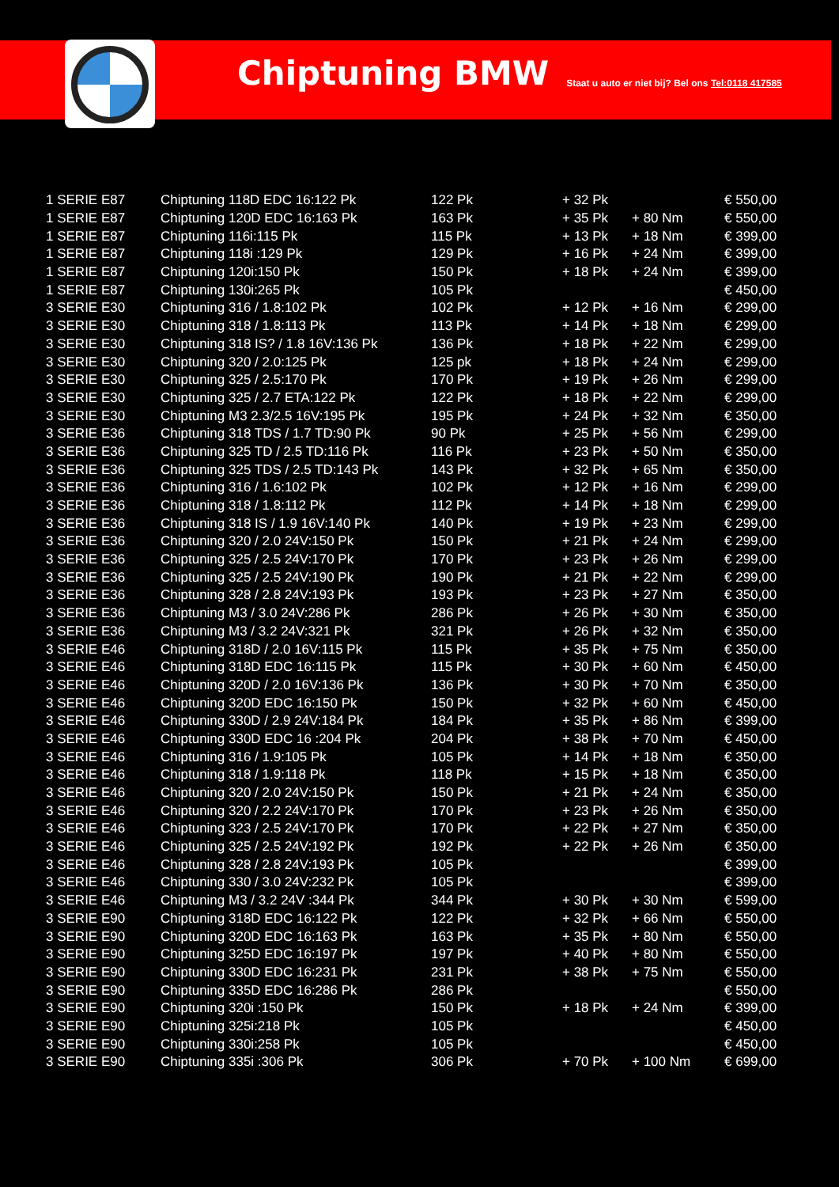Chiptuning BMW
Staat u auto er niet bij? Bel ons Tel:0118 417585
| 1 SERIE E87 | Chiptuning 118D EDC 16:122 Pk | 122 Pk | + 32 Pk | | € 550,00 |
| 1 SERIE E87 | Chiptuning 120D EDC 16:163 Pk | 163 Pk | + 35 Pk | + 80 Nm | € 550,00 |
| 1 SERIE E87 | Chiptuning 116i:115 Pk | 115 Pk | + 13 Pk | + 18 Nm | € 399,00 |
| 1 SERIE E87 | Chiptuning 118i :129 Pk | 129 Pk | + 16 Pk | + 24 Nm | € 399,00 |
| 1 SERIE E87 | Chiptuning 120i:150 Pk | 150 Pk | + 18 Pk | + 24 Nm | € 399,00 |
| 1 SERIE E87 | Chiptuning 130i:265 Pk | 105 Pk | | | € 450,00 |
| 3 SERIE E30 | Chiptuning 316 / 1.8:102 Pk | 102 Pk | + 12 Pk | + 16 Nm | € 299,00 |
| 3 SERIE E30 | Chiptuning 318 / 1.8:113 Pk | 113 Pk | + 14 Pk | + 18 Nm | € 299,00 |
| 3 SERIE E30 | Chiptuning 318 IS? / 1.8 16V:136 Pk | 136 Pk | + 18 Pk | + 22 Nm | € 299,00 |
| 3 SERIE E30 | Chiptuning 320 / 2.0:125 Pk | 125 pk | + 18 Pk | + 24 Nm | € 299,00 |
| 3 SERIE E30 | Chiptuning 325 / 2.5:170 Pk | 170 Pk | + 19 Pk | + 26 Nm | € 299,00 |
| 3 SERIE E30 | Chiptuning 325 / 2.7 ETA:122 Pk | 122 Pk | + 18 Pk | + 22 Nm | € 299,00 |
| 3 SERIE E30 | Chiptuning M3 2.3/2.5 16V:195 Pk | 195 Pk | + 24 Pk | + 32 Nm | € 350,00 |
| 3 SERIE E36 | Chiptuning 318 TDS / 1.7 TD:90 Pk | 90 Pk | + 25 Pk | + 56 Nm | € 299,00 |
| 3 SERIE E36 | Chiptuning 325 TD / 2.5 TD:116 Pk | 116 Pk | + 23 Pk | + 50 Nm | € 350,00 |
| 3 SERIE E36 | Chiptuning 325 TDS / 2.5 TD:143 Pk | 143 Pk | + 32 Pk | + 65 Nm | € 350,00 |
| 3 SERIE E36 | Chiptuning 316 / 1.6:102 Pk | 102 Pk | + 12 Pk | + 16 Nm | € 299,00 |
| 3 SERIE E36 | Chiptuning 318 / 1.8:112 Pk | 112 Pk | + 14 Pk | + 18 Nm | € 299,00 |
| 3 SERIE E36 | Chiptuning 318 IS / 1.9 16V:140 Pk | 140 Pk | + 19 Pk | + 23 Nm | € 299,00 |
| 3 SERIE E36 | Chiptuning 320 / 2.0 24V:150 Pk | 150 Pk | + 21 Pk | + 24 Nm | € 299,00 |
| 3 SERIE E36 | Chiptuning 325 / 2.5 24V:170 Pk | 170 Pk | + 23 Pk | + 26 Nm | € 299,00 |
| 3 SERIE E36 | Chiptuning 325 / 2.5 24V:190 Pk | 190 Pk | + 21 Pk | + 22 Nm | € 299,00 |
| 3 SERIE E36 | Chiptuning 328 / 2.8 24V:193 Pk | 193 Pk | + 23 Pk | + 27 Nm | € 350,00 |
| 3 SERIE E36 | Chiptuning M3 / 3.0 24V:286 Pk | 286 Pk | + 26 Pk | + 30 Nm | € 350,00 |
| 3 SERIE E36 | Chiptuning M3 / 3.2 24V:321 Pk | 321 Pk | + 26 Pk | + 32 Nm | € 350,00 |
| 3 SERIE E46 | Chiptuning 318D / 2.0 16V:115 Pk | 115 Pk | + 35 Pk | + 75 Nm | € 350,00 |
| 3 SERIE E46 | Chiptuning 318D EDC 16:115 Pk | 115 Pk | + 30 Pk | + 60 Nm | € 450,00 |
| 3 SERIE E46 | Chiptuning 320D / 2.0 16V:136 Pk | 136 Pk | + 30 Pk | + 70 Nm | € 350,00 |
| 3 SERIE E46 | Chiptuning 320D EDC 16:150 Pk | 150 Pk | + 32 Pk | + 60 Nm | € 450,00 |
| 3 SERIE E46 | Chiptuning 330D / 2.9 24V:184 Pk | 184 Pk | + 35 Pk | + 86 Nm | € 399,00 |
| 3 SERIE E46 | Chiptuning 330D EDC 16 :204 Pk | 204 Pk | + 38 Pk | + 70 Nm | € 450,00 |
| 3 SERIE E46 | Chiptuning 316 / 1.9:105 Pk | 105 Pk | + 14 Pk | + 18 Nm | € 350,00 |
| 3 SERIE E46 | Chiptuning 318 / 1.9:118 Pk | 118 Pk | + 15 Pk | + 18 Nm | € 350,00 |
| 3 SERIE E46 | Chiptuning 320 / 2.0 24V:150 Pk | 150 Pk | + 21 Pk | + 24 Nm | € 350,00 |
| 3 SERIE E46 | Chiptuning 320 / 2.2 24V:170 Pk | 170 Pk | + 23 Pk | + 26 Nm | € 350,00 |
| 3 SERIE E46 | Chiptuning 323 / 2.5 24V:170 Pk | 170 Pk | + 22 Pk | + 27 Nm | € 350,00 |
| 3 SERIE E46 | Chiptuning 325 / 2.5 24V:192 Pk | 192 Pk | + 22 Pk | + 26 Nm | € 350,00 |
| 3 SERIE E46 | Chiptuning 328 / 2.8 24V:193 Pk | 105 Pk | | | € 399,00 |
| 3 SERIE E46 | Chiptuning 330 / 3.0 24V:232 Pk | 105 Pk | | | € 399,00 |
| 3 SERIE E46 | Chiptuning M3 / 3.2 24V :344 Pk | 344 Pk | + 30 Pk | + 30 Nm | € 599,00 |
| 3 SERIE E90 | Chiptuning 318D EDC 16:122 Pk | 122 Pk | + 32 Pk | + 66 Nm | € 550,00 |
| 3 SERIE E90 | Chiptuning 320D EDC 16:163 Pk | 163 Pk | + 35 Pk | + 80 Nm | € 550,00 |
| 3 SERIE E90 | Chiptuning 325D EDC 16:197 Pk | 197 Pk | + 40 Pk | + 80 Nm | € 550,00 |
| 3 SERIE E90 | Chiptuning 330D EDC 16:231 Pk | 231 Pk | + 38 Pk | + 75 Nm | € 550,00 |
| 3 SERIE E90 | Chiptuning 335D EDC 16:286 Pk | 286 Pk | | | € 550,00 |
| 3 SERIE E90 | Chiptuning 320i :150 Pk | 150 Pk | + 18 Pk | + 24 Nm | € 399,00 |
| 3 SERIE E90 | Chiptuning 325i:218 Pk | 105 Pk | | | € 450,00 |
| 3 SERIE E90 | Chiptuning 330i:258 Pk | 105 Pk | | | € 450,00 |
| 3 SERIE E90 | Chiptuning 335i :306 Pk | 306 Pk | + 70 Pk | + 100 Nm | € 699,00 |